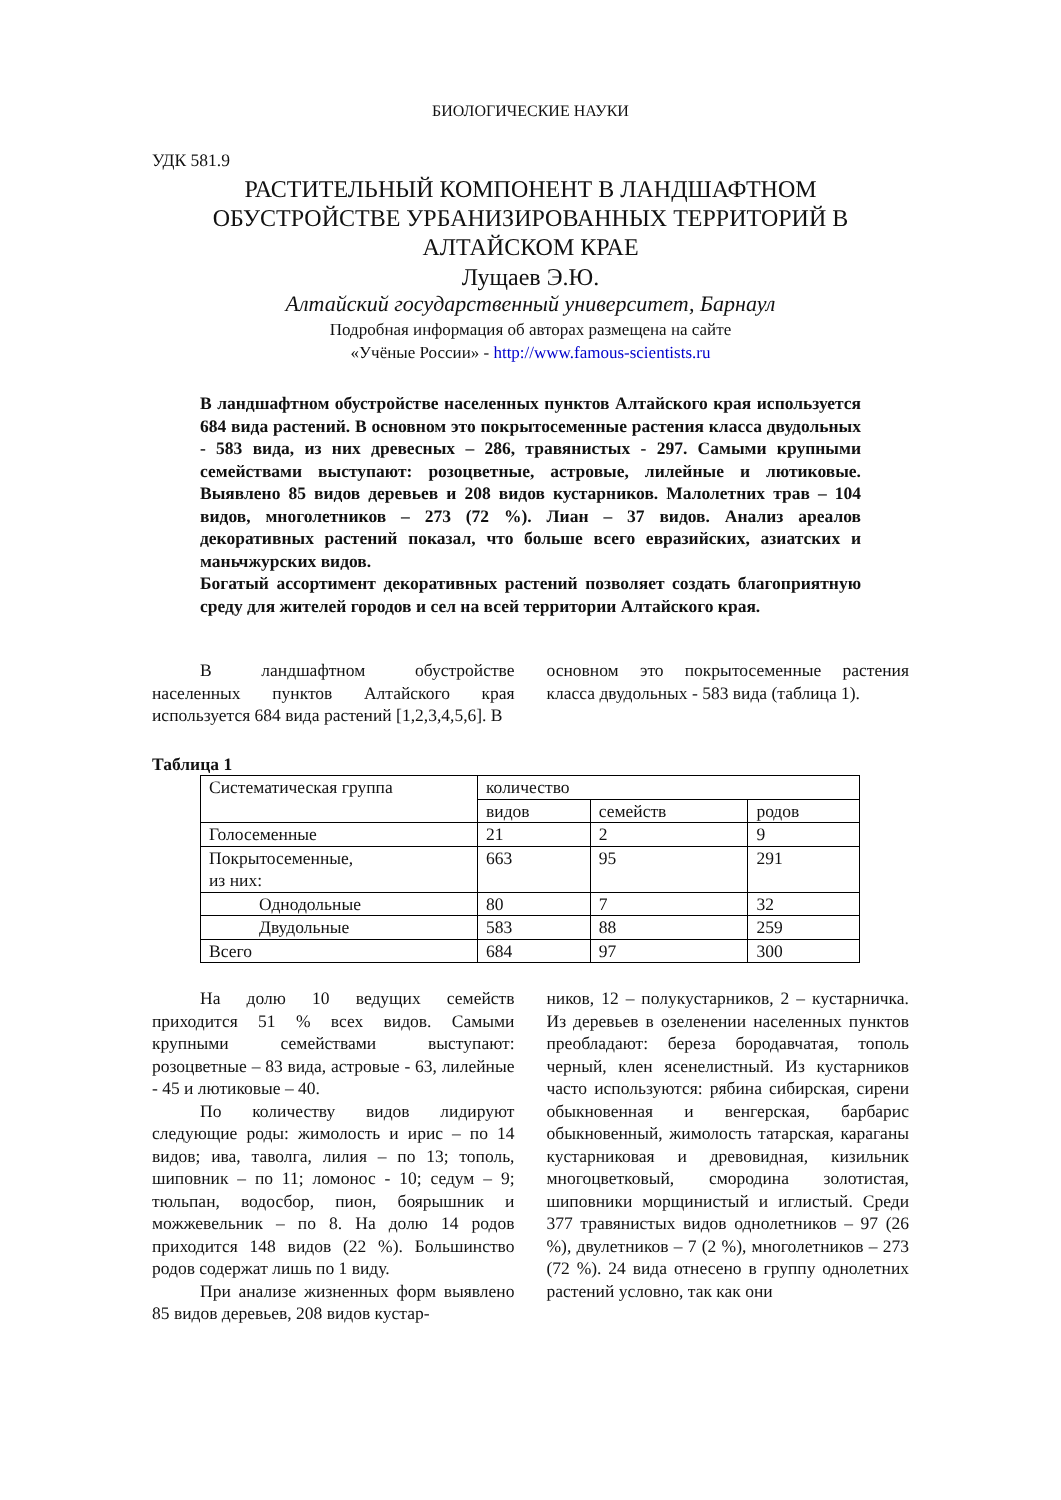БИОЛОГИЧЕСКИЕ НАУКИ
УДК 581.9
РАСТИТЕЛЬНЫЙ КОМПОНЕНТ В ЛАНДШАФТНОМ
ОБУСТРОЙСТВЕ УРБАНИЗИРОВАННЫХ ТЕРРИТОРИЙ В
АЛТАЙСКОМ КРАЕ
Лущаев Э.Ю.
Алтайский государственный университет, Барнаул
Подробная информация об авторах размещена на сайте
«Учёные России» - http://www.famous-scientists.ru
В ландшафтном обустройстве населенных пунктов Алтайского края используется 684 вида растений. В основном это покрытосеменные растения класса двудольных - 583 вида, из них древесных – 286, травянистых - 297. Самыми крупными семействами выступают: розоцветные, астровые, лилейные и лютиковые. Выявлено 85 видов деревьев и 208 видов кустарников. Малолетних трав – 104 видов, многолетников – 273 (72 %). Лиан – 37 видов. Анализ ареалов декоративных растений показал, что больше всего евразийских, азиатских и маньчжурских видов.
Богатый ассортимент декоративных растений позволяет создать благоприятную среду для жителей городов и сел на всей территории Алтайского края.
В ландшафтном обустройстве населенных пунктов Алтайского края используется 684 вида растений [1,2,3,4,5,6]. В
основном это покрытосеменные растения класса двудольных - 583 вида (таблица 1).
Таблица 1
| Систематическая группа | количество | | |
| | видов | семейств | родов |
| Голосеменные | 21 | 2 | 9 |
| Покрытосеменные, из них: | 663 | 95 | 291 |
| Однодольные | 80 | 7 | 32 |
| Двудольные | 583 | 88 | 259 |
| Всего | 684 | 97 | 300 |
На долю 10 ведущих семейств приходится 51 % всех видов. Самыми крупными семействами выступают: розоцветные – 83 вида, астровые - 63, лилейные - 45 и лютиковые – 40.
По количеству видов лидируют следующие роды: жимолость и ирис – по 14 видов; ива, таволга, лилия – по 13; тополь, шиповник – по 11; ломонос - 10; седум – 9; тюльпан, водосбор, пион, боярышник и можжевельник – по 8. На долю 14 родов приходится 148 видов (22 %). Большинство родов содержат лишь по 1 виду.
При анализе жизненных форм выявлено 85 видов деревьев, 208 видов кустар-
ников, 12 – полукустарников, 2 – кустарничка. Из деревьев в озеленении населенных пунктов преобладают: береза бородавчатая, тополь черный, клен ясенелистный. Из кустарников часто используются: рябина сибирская, сирени обыкновенная и венгерская, барбарис обыкновенный, жимолость татарская, караганы кустарниковая и древовидная, кизильник многоцветковый, смородина золотистая, шиповники морщинистый и иглистый. Среди 377 травянистых видов однолетников – 97 (26 %), двулетников – 7 (2 %), многолетников – 273 (72 %). 24 вида отнесено в группу однолетних растений условно, так как они